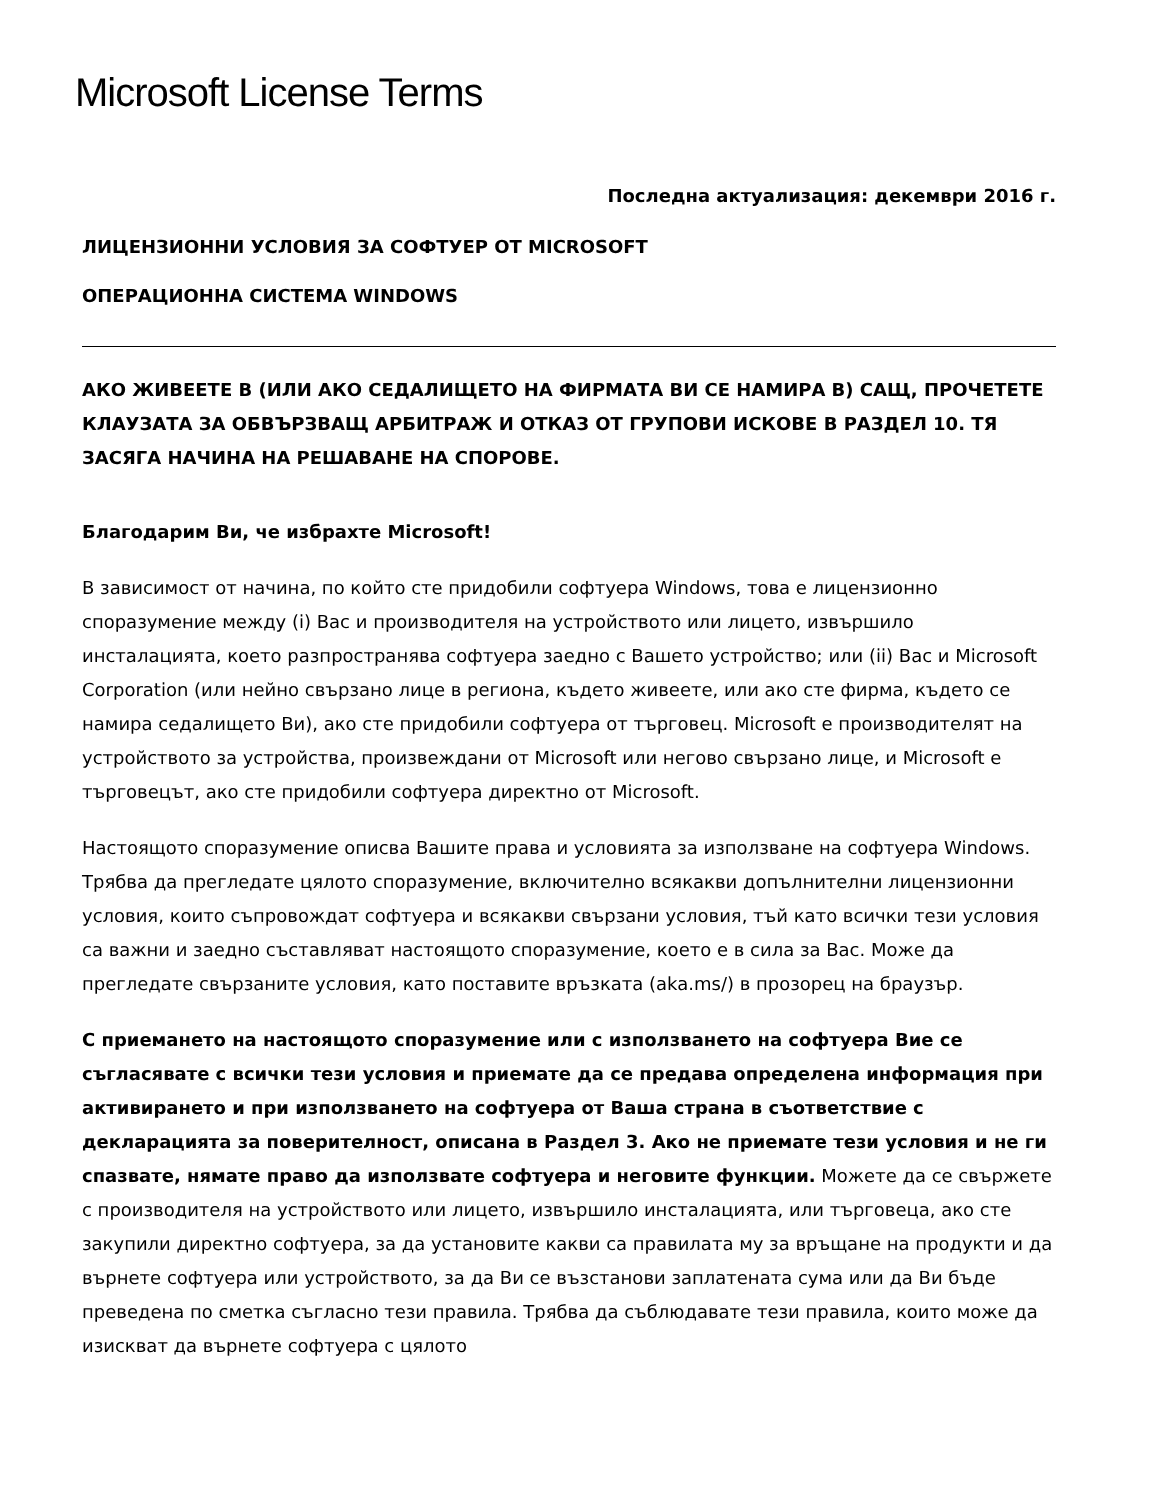Microsoft License Terms
Последна актуализация: декември 2016 г.
ЛИЦЕНЗИОННИ УСЛОВИЯ ЗА СОФТУЕР ОТ MICROSOFT
ОПЕРАЦИОННА СИСТЕМА WINDOWS
АКО ЖИВЕЕТЕ В (ИЛИ АКО СЕДАЛИЩЕТО НА ФИРМАТА ВИ СЕ НАМИРА В) САЩ, ПРОЧЕТЕТЕ КЛАУЗАТА ЗА ОБВЪРЗВАЩ АРБИТРАЖ И ОТКАЗ ОТ ГРУПОВИ ИСКОВЕ В РАЗДЕЛ 10. ТЯ ЗАСЯГА НАЧИНА НА РЕШАВАНЕ НА СПОРОВЕ.
Благодарим Ви, че избрахте Microsoft!
В зависимост от начина, по който сте придобили софтуера Windows, това е лицензионно споразумение между (i) Вас и производителя на устройството или лицето, извършило инсталацията, което разпространява софтуера заедно с Вашето устройство; или (ii) Вас и Microsoft Corporation (или нейно свързано лице в региона, където живеете, или ако сте фирма, където се намира седалището Ви), ако сте придобили софтуера от търговец. Microsoft е производителят на устройството за устройства, произвеждани от Microsoft или негово свързано лице, и Microsoft е търговецът, ако сте придобили софтуера директно от Microsoft.
Настоящото споразумение описва Вашите права и условията за използване на софтуера Windows. Трябва да прегледате цялото споразумение, включително всякакви допълнителни лицензионни условия, които съпровождат софтуера и всякакви свързани условия, тъй като всички тези условия са важни и заедно съставляват настоящото споразумение, което е в сила за Вас. Може да прегледате свързаните условия, като поставите връзката (aka.ms/) в прозорец на браузър.
С приемането на настоящото споразумение или с използването на софтуера Вие се съгласявате с всички тези условия и приемате да се предава определена информация при активирането и при използването на софтуера от Ваша страна в съответствие с декларацията за поверителност, описана в Раздел 3. Ако не приемате тези условия и не ги спазвате, нямате право да използвате софтуера и неговите функции. Можете да се свържете с производителя на устройството или лицето, извършило инсталацията, или търговеца, ако сте закупили директно софтуера, за да установите какви са правилата му за връщане на продукти и да върнете софтуера или устройството, за да Ви се възстанови заплатената сума или да Ви бъде преведена по сметка съгласно тези правила. Трябва да съблюдавате тези правила, които може да изискват да върнете софтуера с цялото